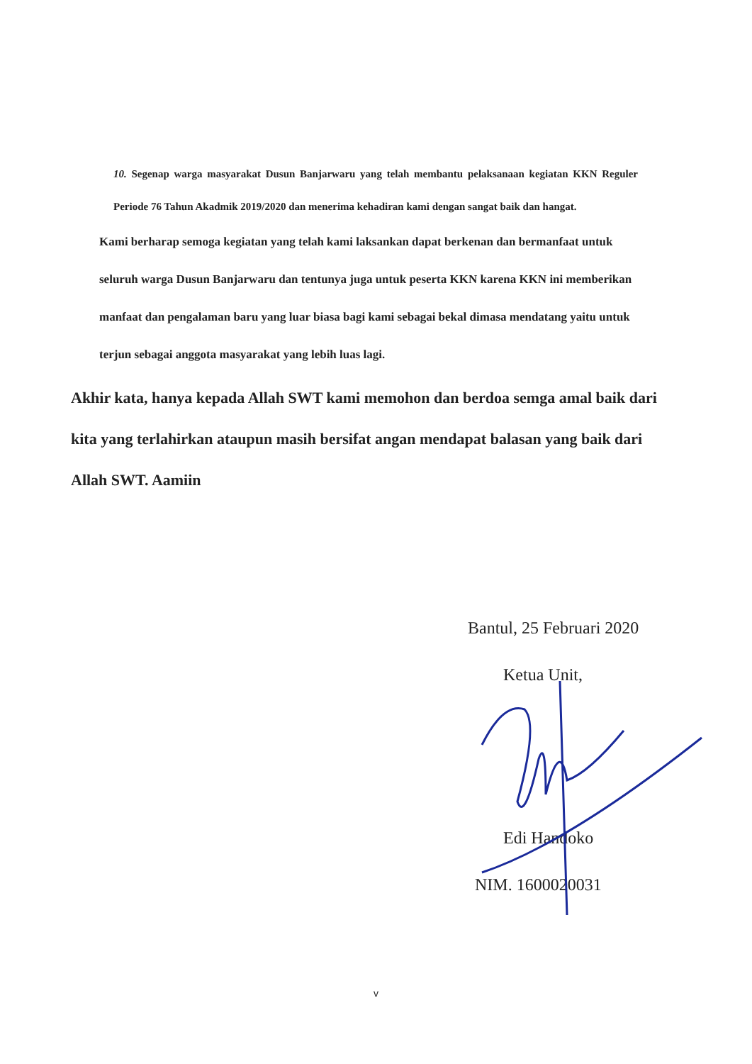10. Segenap warga masyarakat Dusun Banjarwaru yang telah membantu pelaksanaan kegiatan KKN Reguler Periode 76 Tahun Akadmik 2019/2020 dan menerima kehadiran kami dengan sangat baik dan hangat.
Kami berharap semoga kegiatan yang telah kami laksankan dapat berkenan dan bermanfaat untuk seluruh warga Dusun Banjarwaru dan tentunya juga untuk peserta KKN karena KKN ini memberikan manfaat dan pengalaman baru yang luar biasa bagi kami sebagai bekal dimasa mendatang yaitu untuk terjun sebagai anggota masyarakat yang lebih luas lagi.
Akhir kata, hanya kepada Allah SWT kami memohon dan berdoa semga amal baik dari kita yang terlahirkan ataupun masih bersifat angan mendapat balasan yang baik dari Allah SWT. Aamiin
Bantul, 25 Februari 2020
Ketua Unit,
Edi Handoko
NIM. 1600020031
v